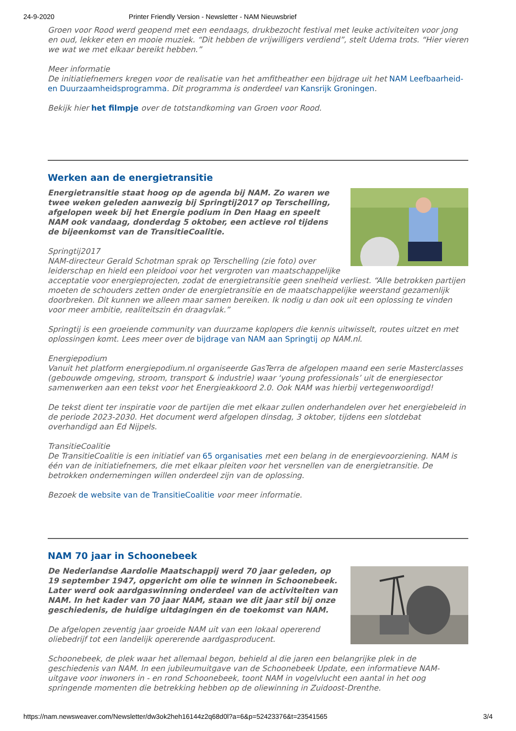24-9-2020 Printer Friendly Version - Newsletter - NAM Nieuwsbrief
Groen voor Rood werd geopend met een eendaags, drukbezocht festival met leuke activiteiten voor jong en oud, lekker eten en mooie muziek. “Dit hebben de vrijwilligers verdiend”, stelt Udema trots. “Hier vieren we wat we met elkaar bereikt hebben.”
Meer informatie
De initiatiefnemers kregen voor de realisatie van het amfitheather een bijdrage uit het NAM Leefbaarheid- en Duurzaamheidsprogramma. Dit programma is onderdeel van Kansrijk Groningen.
Bekijk hier het filmpje over de totstandkoming van Groen voor Rood.
Werken aan de energietransitie
Energietransitie staat hoog op de agenda bij NAM. Zo waren we twee weken geleden aanwezig bij Springtij2017 op Terschelling, afgelopen week bij het Energie podium in Den Haag en speelt NAM ook vandaag, donderdag 5 oktober, een actieve rol tijdens de bijeenkomst van de TransitieCoalitie.
Springtij2017
NAM-directeur Gerald Schotman sprak op Terschelling (zie foto) over leiderschap en hield een pleidooi voor het vergroten van maatschappelijke acceptatie voor energieprojecten, zodat de energietransitie geen snelheid verliest. “Alle betrokken partijen moeten de schouders zetten onder de energietransitie en de maatschappelijke weerstand gezamenlijk doorbreken. Dit kunnen we alleen maar samen bereiken. Ik nodig u dan ook uit een oplossing te vinden voor meer ambitie, realiteitszin én draagvlak.”
Springtij is een groeiende community van duurzame koplopers die kennis uitwisselt, routes uitzet en met oplossingen komt. Lees meer over de bijdrage van NAM aan Springtij op NAM.nl.
Energiepodium
Vanuit het platform energiepodium.nl organiseerde GasTerra de afgelopen maand een serie Masterclasses (gebouwde omgeving, stroom, transport & industrie) waar ‘young professionals’ uit de energiesector samenwerken aan een tekst voor het Energieakkoord 2.0. Ook NAM was hierbij vertegenwoordigd!
De tekst dient ter inspiratie voor de partijen die met elkaar zullen onderhandelen over het energiebeleid in de periode 2023-2030. Het document werd afgelopen dinsdag, 3 oktober, tijdens een slotdebat overhandigd aan Ed Nijpels.
TransitieCoalitie
De TransitieCoalitie is een initiatief van 65 organisaties met een belang in de energievoorziening. NAM is één van de initiatiefnemers, die met elkaar pleiten voor het versnellen van de energietransitie. De betrokken ondernemingen willen onderdeel zijn van de oplossing.
Bezoek de website van de TransitieCoalitie voor meer informatie.
NAM 70 jaar in Schoonebeek
De Nederlandse Aardolie Maatschappij werd 70 jaar geleden, op 19 september 1947, opgericht om olie te winnen in Schoonebeek. Later werd ook aardgaswinning onderdeel van de activiteiten van NAM. In het kader van 70 jaar NAM, staan we dit jaar stil bij onze geschiedenis, de huidige uitdagingen én de toekomst van NAM.
De afgelopen zeventig jaar groeide NAM uit van een lokaal opererend oliebedrijf tot een landelijk opererende aardgasproducent.
Schoonebeek, de plek waar het allemaal begon, behield al die jaren een belangrijke plek in de geschiedenis van NAM. In een jubileumuitgave van de Schoonebeek Update, een informatieve NAM-uitgave voor inwoners in - en rond Schoonebeek, toont NAM in vogelvlucht een aantal in het oog springende momenten die betrekking hebben op de oliewinning in Zuidoost-Drenthe.
https://nam.newsweaver.com/Newsletter/dw3ok2heh16144z2q68d0l?a=6&p=52423376&t=23541565 3/4